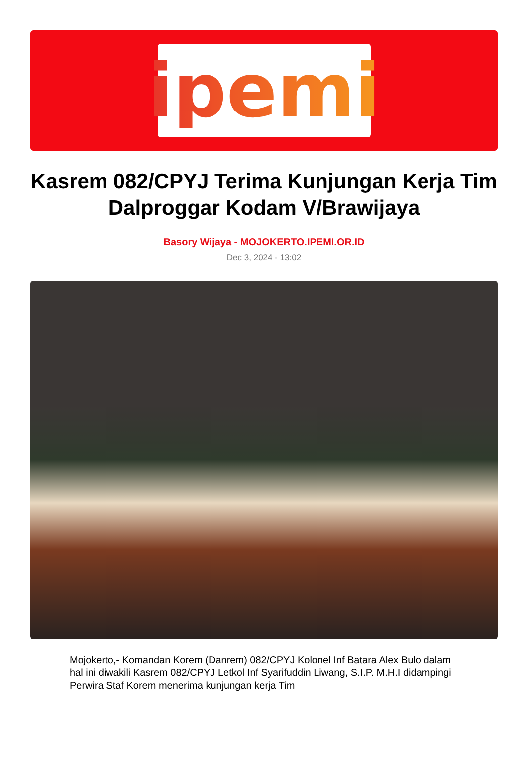ipemi
Kasrem 082/CPYJ Terima Kunjungan Kerja Tim Dalproggar Kodam V/Brawijaya
Basory Wijaya - MOJOKERTO.IPEMI.OR.ID
Dec 3, 2024 - 13:02
Mojokerto,- Komandan Korem (Danrem) 082/CPYJ Kolonel Inf Batara Alex Bulo dalam hal ini diwakili Kasrem 082/CPYJ Letkol Inf Syarifuddin Liwang, S.I.P. M.H.I didampingi Perwira Staf Korem menerima kunjungan kerja Tim